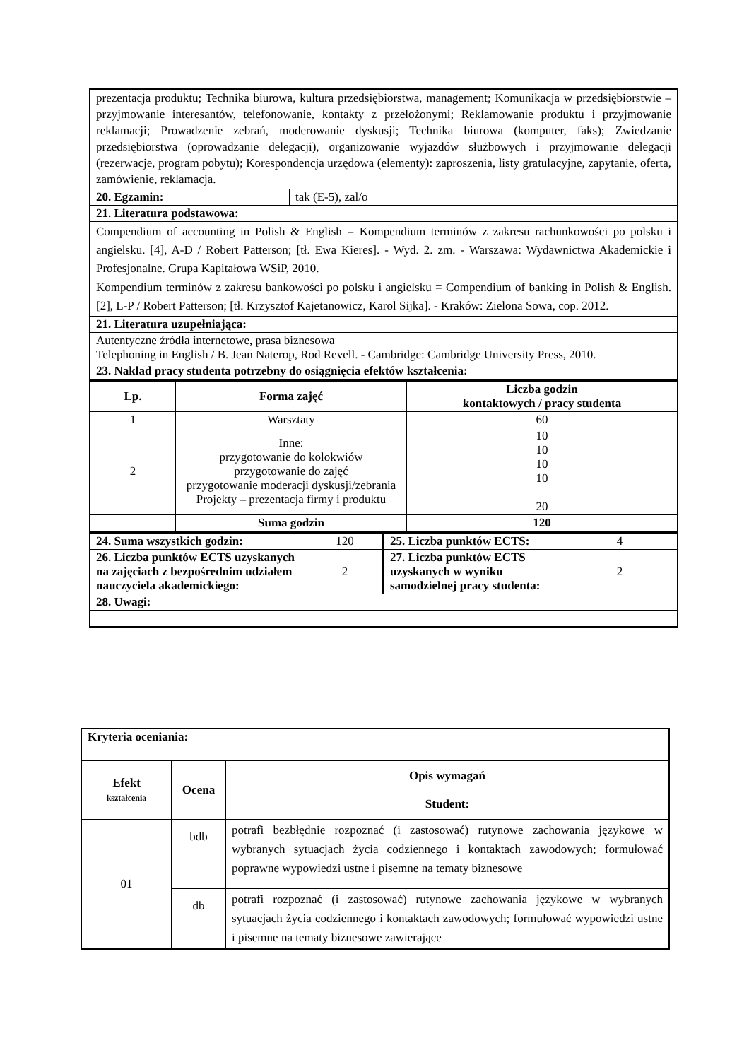| prezentacja produktu; Technika biurowa, kultura przedsiębiorstwa, management; Komunikacja w przedsiębiorstwie – przyjmowanie interesantów, telefonowanie, kontakty z przełożonymi; Reklamowanie produktu i przyjmowanie reklamacji; Prowadzenie zebrań, moderowanie dyskusji; Technika biurowa (komputer, faks); Zwiedzanie przedsiębiorstwa (oprowadzanie delegacji), organizowanie wyjazdów służbowych i przyjmowanie delegacji (rezerwacje, program pobytu); Korespondencja urzędowa (elementy): zaproszenia, listy gratulacyjne, zapytanie, oferta, zamówienie, reklamacja. | |
| 20. Egzamin: | tak (E-5), zal/o |
| 21. Literatura podstawowa: | |
| Compendium of accounting in Polish & English = Kompendium terminów z zakresu rachunkowości po polsku i angielsku. [4], A-D / Robert Patterson; [tł. Ewa Kieres]. - Wyd. 2. zm. - Warszawa: Wydawnictwa Akademickie i Profesjonalne. Grupa Kapitałowa WSiP, 2010. Kompendium terminów z zakresu bankowości po polsku i angielsku = Compendium of banking in Polish & English. [2], L-P / Robert Patterson; [tł. Krzysztof Kajetanowicz, Karol Sijka]. - Kraków: Zielona Sowa, cop. 2012. | |
| 21. Literatura uzupełniająca: | |
| Autentyczne źródła internetowe, prasa biznesowa Telephoning in English / B. Jean Naterop, Rod Revell. - Cambridge: Cambridge University Press, 2010. | |
| 23. Nakład pracy studenta potrzebny do osiągnięcia efektów kształcenia: | |
| Lp. | Forma zajęć | Liczba godzin kontaktowych / pracy studenta |
| --- | --- | --- |
| 1 | Warsztaty | 60 |
| 2 | Inne: przygotowanie do kolokwiów przygotowanie do zajęć przygotowanie moderacji dyskusji/zebrania Projekty – prezentacja firmy i produktu | 10 10 10 10 20 |
| | Suma godzin | 120 |
| 24. Suma wszystkich godzin: | 120 | 25. Liczba punktów ECTS: | 4 |
| 26. Liczba punktów ECTS uzyskanych na zajęciach z bezpośrednim udziałem nauczyciela akademickiego: | 2 | 27. Liczba punktów ECTS uzyskanych w wyniku samodzielnej pracy studenta: | 2 |
| 28. Uwagi: | | | |
| Kryteria oceniania: | | |
| Efekt kształcenia | Ocena | Opis wymagań Student: |
| 01 | bdb | potrafi bezbłędnie rozpoznać (i zastosować) rutynowe zachowania językowe w wybranych sytuacjach życia codziennego i kontaktach zawodowych; formułować poprawne wypowiedzi ustne i pisemne na tematy biznesowe |
| | db | potrafi rozpoznać (i zastosować) rutynowe zachowania językowe w wybranych sytuacjach życia codziennego i kontaktach zawodowych; formułować wypowiedzi ustne i pisemne na tematy biznesowe zawierające |